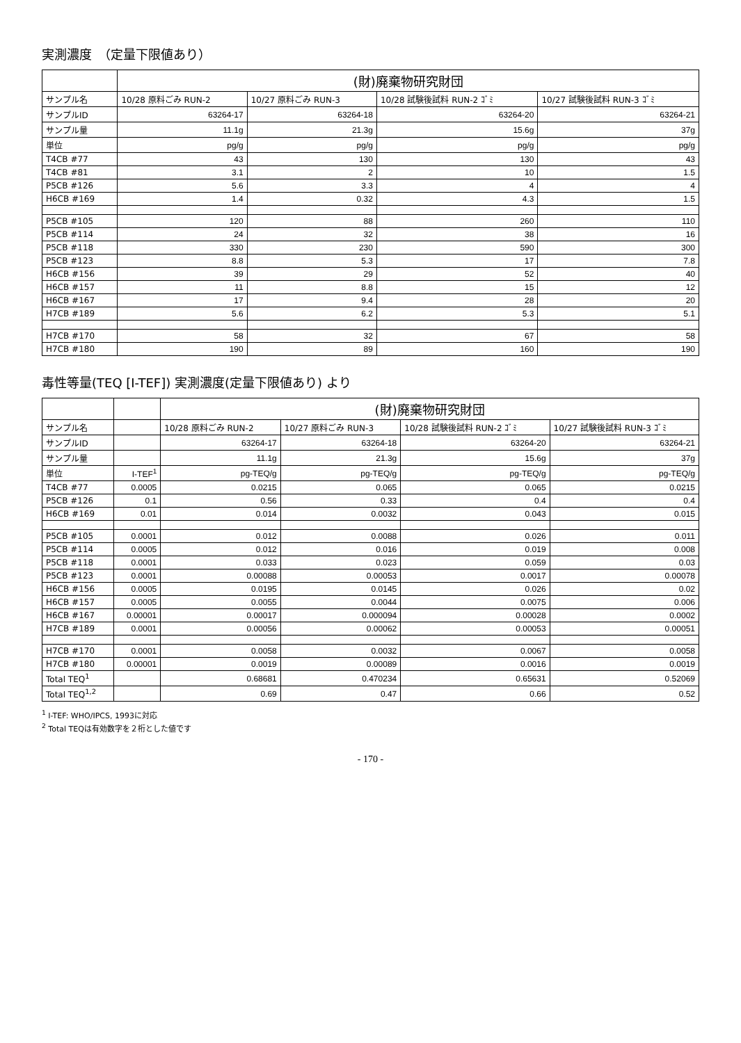実測濃度　（定量下限値あり）
| | (財)廃棄物研究財団 | | | |
| --- | --- | --- | --- | --- |
| サンプル名 | 10/28 原料ごみ RUN-2 | 10/27 原料ごみ RUN-3 | 10/28 試験後試料 RUN-2 ｺﾞﾐ | 10/27 試験後試料 RUN-3 ｺﾞﾐ |
| サンプルID | 63264-17 | 63264-18 | 63264-20 | 63264-21 |
| サンプル量 | 11.1g | 21.3g | 15.6g | 37g |
| 単位 | pg/g | pg/g | pg/g | pg/g |
| T4CB #77 | 43 | 130 | 130 | 43 |
| T4CB #81 | 3.1 | 2 | 10 | 1.5 |
| P5CB #126 | 5.6 | 3.3 | 4 | 4 |
| H6CB #169 | 1.4 | 0.32 | 4.3 | 1.5 |
| P5CB #105 | 120 | 88 | 260 | 110 |
| P5CB #114 | 24 | 32 | 38 | 16 |
| P5CB #118 | 330 | 230 | 590 | 300 |
| P5CB #123 | 8.8 | 5.3 | 17 | 7.8 |
| H6CB #156 | 39 | 29 | 52 | 40 |
| H6CB #157 | 11 | 8.8 | 15 | 12 |
| H6CB #167 | 17 | 9.4 | 28 | 20 |
| H7CB #189 | 5.6 | 6.2 | 5.3 | 5.1 |
| H7CB #170 | 58 | 32 | 67 | 58 |
| H7CB #180 | 190 | 89 | 160 | 190 |
毒性等量(TEQ [I-TEF]) 実測濃度(定量下限値あり) より
| | | (財)廃棄物研究財団 | | | |
| --- | --- | --- | --- | --- | --- |
| サンプル名 | | 10/28 原料ごみ RUN-2 | 10/27 原料ごみ RUN-3 | 10/28 試験後試料 RUN-2 ｺﾞﾐ | 10/27 試験後試料 RUN-3 ｺﾞﾐ |
| サンプルID | | 63264-17 | 63264-18 | 63264-20 | 63264-21 |
| サンプル量 | | 11.1g | 21.3g | 15.6g | 37g |
| 単位 | I-TEF<sup>1</sup> | pg-TEQ/g | pg-TEQ/g | pg-TEQ/g | pg-TEQ/g |
| T4CB #77 | 0.0005 | 0.0215 | 0.065 | 0.065 | 0.0215 |
| P5CB #126 | 0.1 | 0.56 | 0.33 | 0.4 | 0.4 |
| H6CB #169 | 0.01 | 0.014 | 0.0032 | 0.043 | 0.015 |
| P5CB #105 | 0.0001 | 0.012 | 0.0088 | 0.026 | 0.011 |
| P5CB #114 | 0.0005 | 0.012 | 0.016 | 0.019 | 0.008 |
| P5CB #118 | 0.0001 | 0.033 | 0.023 | 0.059 | 0.03 |
| P5CB #123 | 0.0001 | 0.00088 | 0.00053 | 0.0017 | 0.00078 |
| H6CB #156 | 0.0005 | 0.0195 | 0.0145 | 0.026 | 0.02 |
| H6CB #157 | 0.0005 | 0.0055 | 0.0044 | 0.0075 | 0.006 |
| H6CB #167 | 0.00001 | 0.00017 | 0.000094 | 0.00028 | 0.0002 |
| H7CB #189 | 0.0001 | 0.00056 | 0.00062 | 0.00053 | 0.00051 |
| H7CB #170 | 0.0001 | 0.0058 | 0.0032 | 0.0067 | 0.0058 |
| H7CB #180 | 0.00001 | 0.0019 | 0.00089 | 0.0016 | 0.0019 |
| Total TEQ<sup>1</sup> | | 0.68681 | 0.470234 | 0.65631 | 0.52069 |
| Total TEQ<sup>1,2</sup> | | 0.69 | 0.47 | 0.66 | 0.52 |
<sup>1</sup> I-TEF: WHO/IPCS, 1993に対応
<sup>2</sup> Total TEQは有効数字を２桁とした値です
- 170 -